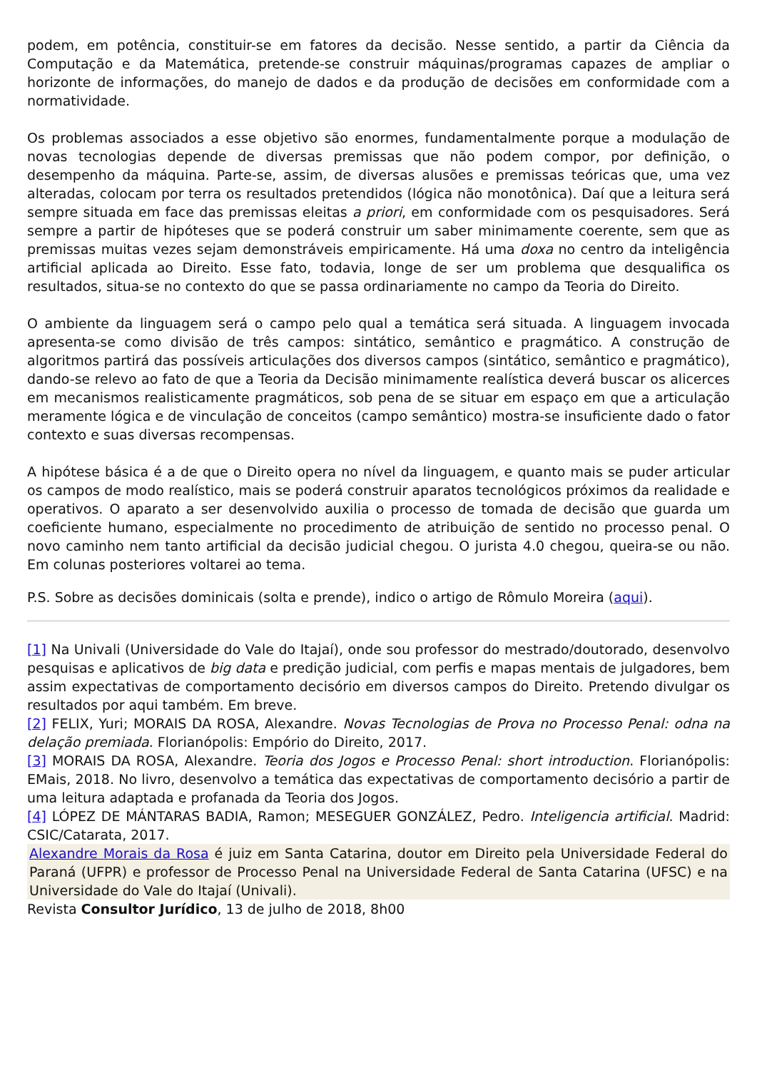podem, em potência, constituir-se em fatores da decisão. Nesse sentido, a partir da Ciência da Computação e da Matemática, pretende-se construir máquinas/programas capazes de ampliar o horizonte de informações, do manejo de dados e da produção de decisões em conformidade com a normatividade.
Os problemas associados a esse objetivo são enormes, fundamentalmente porque a modulação de novas tecnologias depende de diversas premissas que não podem compor, por definição, o desempenho da máquina. Parte-se, assim, de diversas alusões e premissas teóricas que, uma vez alteradas, colocam por terra os resultados pretendidos (lógica não monotônica). Daí que a leitura será sempre situada em face das premissas eleitas a priori, em conformidade com os pesquisadores. Será sempre a partir de hipóteses que se poderá construir um saber minimamente coerente, sem que as premissas muitas vezes sejam demonstráveis empiricamente. Há uma doxa no centro da inteligência artificial aplicada ao Direito. Esse fato, todavia, longe de ser um problema que desqualifica os resultados, situa-se no contexto do que se passa ordinariamente no campo da Teoria do Direito.
O ambiente da linguagem será o campo pelo qual a temática será situada. A linguagem invocada apresenta-se como divisão de três campos: sintático, semântico e pragmático. A construção de algoritmos partirá das possíveis articulações dos diversos campos (sintático, semântico e pragmático), dando-se relevo ao fato de que a Teoria da Decisão minimamente realística deverá buscar os alicerces em mecanismos realisticamente pragmáticos, sob pena de se situar em espaço em que a articulação meramente lógica e de vinculação de conceitos (campo semântico) mostra-se insuficiente dado o fator contexto e suas diversas recompensas.
A hipótese básica é a de que o Direito opera no nível da linguagem, e quanto mais se puder articular os campos de modo realístico, mais se poderá construir aparatos tecnológicos próximos da realidade e operativos. O aparato a ser desenvolvido auxilia o processo de tomada de decisão que guarda um coeficiente humano, especialmente no procedimento de atribuição de sentido no processo penal. O novo caminho nem tanto artificial da decisão judicial chegou. O jurista 4.0 chegou, queira-se ou não. Em colunas posteriores voltarei ao tema.
P.S. Sobre as decisões dominicais (solta e prende), indico o artigo de Rômulo Moreira (aqui).
[1] Na Univali (Universidade do Vale do Itajaí), onde sou professor do mestrado/doutorado, desenvolvo pesquisas e aplicativos de big data e predição judicial, com perfis e mapas mentais de julgadores, bem assim expectativas de comportamento decisório em diversos campos do Direito. Pretendo divulgar os resultados por aqui também. Em breve.
[2] FELIX, Yuri; MORAIS DA ROSA, Alexandre. Novas Tecnologias de Prova no Processo Penal: odna na delação premiada. Florianópolis: Empório do Direito, 2017.
[3] MORAIS DA ROSA, Alexandre. Teoria dos Jogos e Processo Penal: short introduction. Florianópolis: EMais, 2018. No livro, desenvolvo a temática das expectativas de comportamento decisório a partir de uma leitura adaptada e profanada da Teoria dos Jogos.
[4] LÓPEZ DE MÁNTARAS BADIA, Ramon; MESEGUER GONZÁLEZ, Pedro. Inteligencia artificial. Madrid: CSIC/Catarata, 2017.
Alexandre Morais da Rosa é juiz em Santa Catarina, doutor em Direito pela Universidade Federal do Paraná (UFPR) e professor de Processo Penal na Universidade Federal de Santa Catarina (UFSC) e na Universidade do Vale do Itajaí (Univali).
Revista Consultor Jurídico, 13 de julho de 2018, 8h00